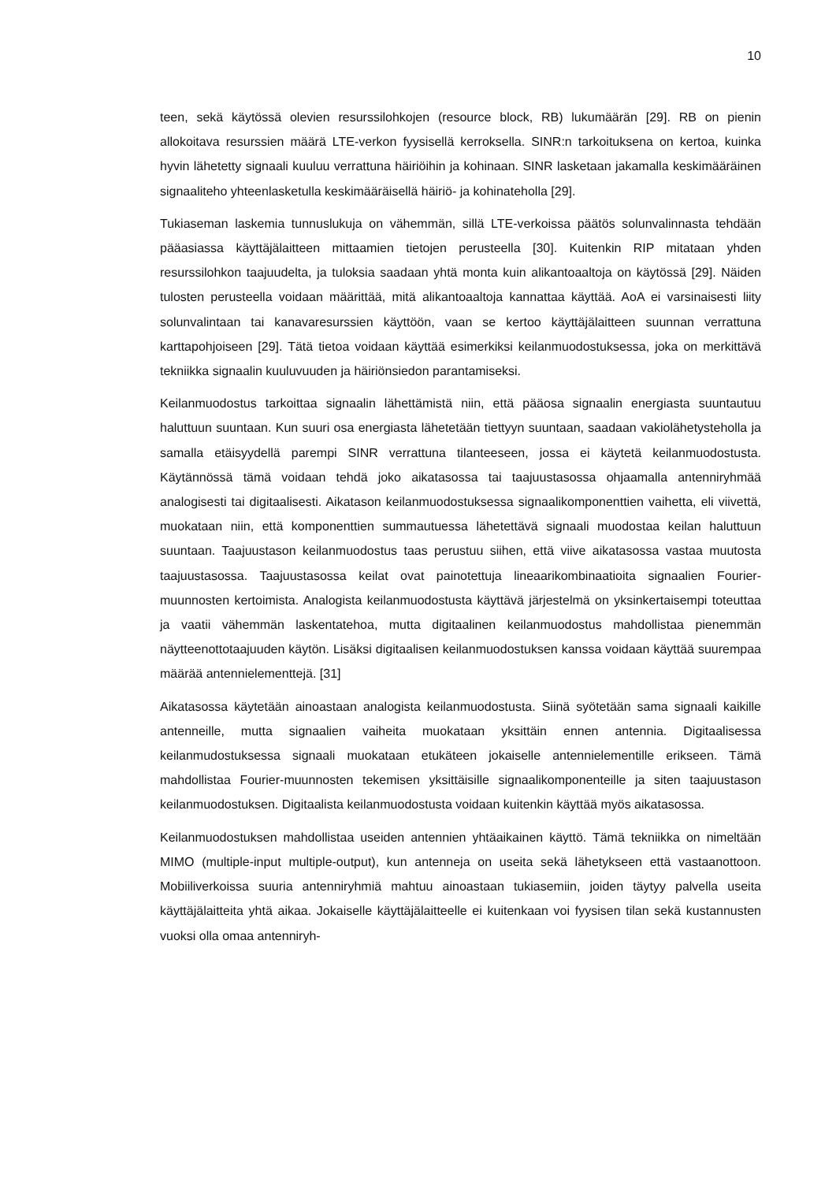10
teen, sekä käytössä olevien resurssilohkojen (resource block, RB) lukumäärän [29]. RB on pienin allokoitava resurssien määrä LTE-verkon fyysisellä kerroksella. SINR:n tarkoituksena on kertoa, kuinka hyvin lähetetty signaali kuuluu verrattuna häiriöihin ja kohinaan. SINR lasketaan jakamalla keskimääräinen signaaliteho yhteenlasketulla keskimääräisellä häiriö- ja kohinateholla [29].
Tukiaseman laskemia tunnuslukuja on vähemmän, sillä LTE-verkoissa päätös solunvalinnasta tehdään pääasiassa käyttäjälaitteen mittaamien tietojen perusteella [30]. Kuitenkin RIP mitataan yhden resurssilohkon taajuudelta, ja tuloksia saadaan yhtä monta kuin alikantoaaltoja on käytössä [29]. Näiden tulosten perusteella voidaan määrittää, mitä alikantoaaltoja kannattaa käyttää. AoA ei varsinaisesti liity solunvalintaan tai kanavaresurssien käyttöön, vaan se kertoo käyttäjälaitteen suunnan verrattuna karttapohjoiseen [29]. Tätä tietoa voidaan käyttää esimerkiksi keilanmuodostuksessa, joka on merkittävä tekniikka signaalin kuuluvuuden ja häiriönsiedon parantamiseksi.
Keilanmuodostus tarkoittaa signaalin lähettämistä niin, että pääosa signaalin energiasta suuntautuu haluttuun suuntaan. Kun suuri osa energiasta lähetetään tiettyyn suuntaan, saadaan vakiolähetysteholla ja samalla etäisyydellä parempi SINR verrattuna tilanteeseen, jossa ei käytetä keilanmuodostusta. Käytännössä tämä voidaan tehdä joko aikatasossa tai taajuustasossa ohjaamalla antenniryhmää analogisesti tai digitaalisesti. Aikatason keilanmuodostuksessa signaalikomponenttien vaihetta, eli viivettä, muokataan niin, että komponenttien summautuessa lähetettävä signaali muodostaa keilan haluttuun suuntaan. Taajuustason keilanmuodostus taas perustuu siihen, että viive aikatasossa vastaa muutosta taajuustasossa. Taajuustasossa keilat ovat painotettuja lineaarikombinaatioita signaalien Fourier-muunnosten kertoimista. Analogista keilanmuodostusta käyttävä järjestelmä on yksinkertaisempi toteuttaa ja vaatii vähemmän laskentatehoa, mutta digitaalinen keilanmuodostus mahdollistaa pienemmän näytteenottotaajuuden käytön. Lisäksi digitaalisen keilanmuodostuksen kanssa voidaan käyttää suurempaa määrää antennielementtejä. [31]
Aikatasossa käytetään ainoastaan analogista keilanmuodostusta. Siinä syötetään sama signaali kaikille antenneille, mutta signaalien vaiheita muokataan yksittäin ennen antennia. Digitaalisessa keilanmudostuksessa signaali muokataan etukäteen jokaiselle antennielementille erikseen. Tämä mahdollistaa Fourier-muunnosten tekemisen yksittäisille signaalikomponenteille ja siten taajuustason keilanmuodostuksen. Digitaalista keilanmuodostusta voidaan kuitenkin käyttää myös aikatasossa.
Keilanmuodostuksen mahdollistaa useiden antennien yhtäaikainen käyttö. Tämä tekniikka on nimeltään MIMO (multiple-input multiple-output), kun antenneja on useita sekä lähetykseen että vastaanottoon. Mobiiliverkoissa suuria antenniryhmiä mahtuu ainoastaan tukiasemiin, joiden täytyy palvella useita käyttäjälaitteita yhtä aikaa. Jokaiselle käyttäjälaitteelle ei kuitenkaan voi fyysisen tilan sekä kustannusten vuoksi olla omaa antenniryh-